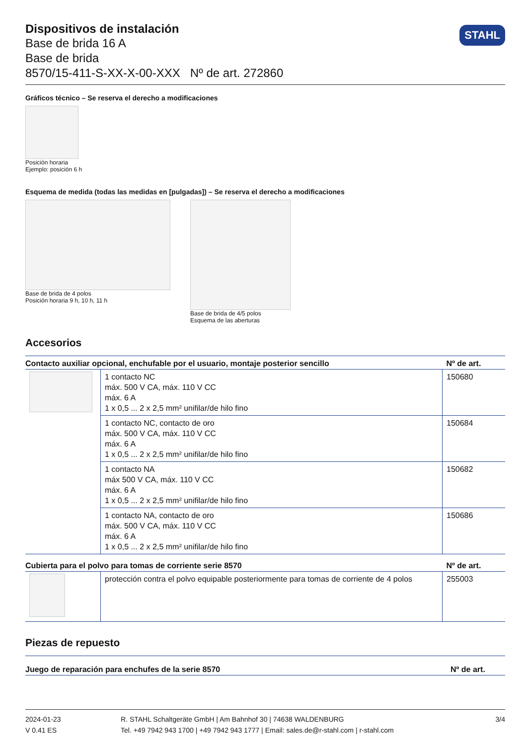STAHL
Dispositivos de instalación
Base de brida 16 A
Base de brida
8570/15-411-S-XX-X-00-XXX Nº de art. 272860
Gráficos técnico – Se reserva el derecho a modificaciones
Posición horaria
Ejemplo: posición 6 h
Esquema de medida (todas las medidas en [pulgadas]) – Se reserva el derecho a modificaciones
Base de brida de 4 polos
Posición horaria 9 h, 10 h, 11 h
Base de brida de 4/5 polos
Esquema de las aberturas
Accesorios
| Contacto auxiliar opcional, enchufable por el usuario, montaje posterior sencillo | | Nº de art. |
| --- | --- | --- |
| | 1 contacto NC máx. 500 V CA, máx. 110 V CC máx. 6 A 1 x 0,5 ... 2 x 2,5 mm² unifilar/de hilo fino | 150680 |
| | 1 contacto NC, contacto de oro máx. 500 V CA, máx. 110 V CC máx. 6 A 1 x 0,5 ... 2 x 2,5 mm² unifilar/de hilo fino | 150684 |
| | 1 contacto NA máx 500 V CA, máx. 110 V CC máx. 6 A 1 x 0,5 ... 2 x 2,5 mm² unifilar/de hilo fino | 150682 |
| | 1 contacto NA, contacto de oro máx. 500 V CA, máx. 110 V CC máx. 6 A 1 x 0,5 ... 2 x 2,5 mm² unifilar/de hilo fino | 150686 |
| Cubierta para el polvo para tomas de corriente serie 8570 | | Nº de art. |
| | protección contra el polvo equipable posteriormente para tomas de corriente de 4 polos | 255003 |
Piezas de repuesto
| Juego de reparación para enchufes de la serie 8570 | Nº de art. |
| --- | --- |
2024-01-23
V 0.41 ES
R. STAHL Schaltgeräte GmbH | Am Bahnhof 30 | 74638 WALDENBURG
Tel. +49 7942 943 1700 | +49 7942 943 1777 | Email: sales.de@r-stahl.com | r-stahl.com
3/4